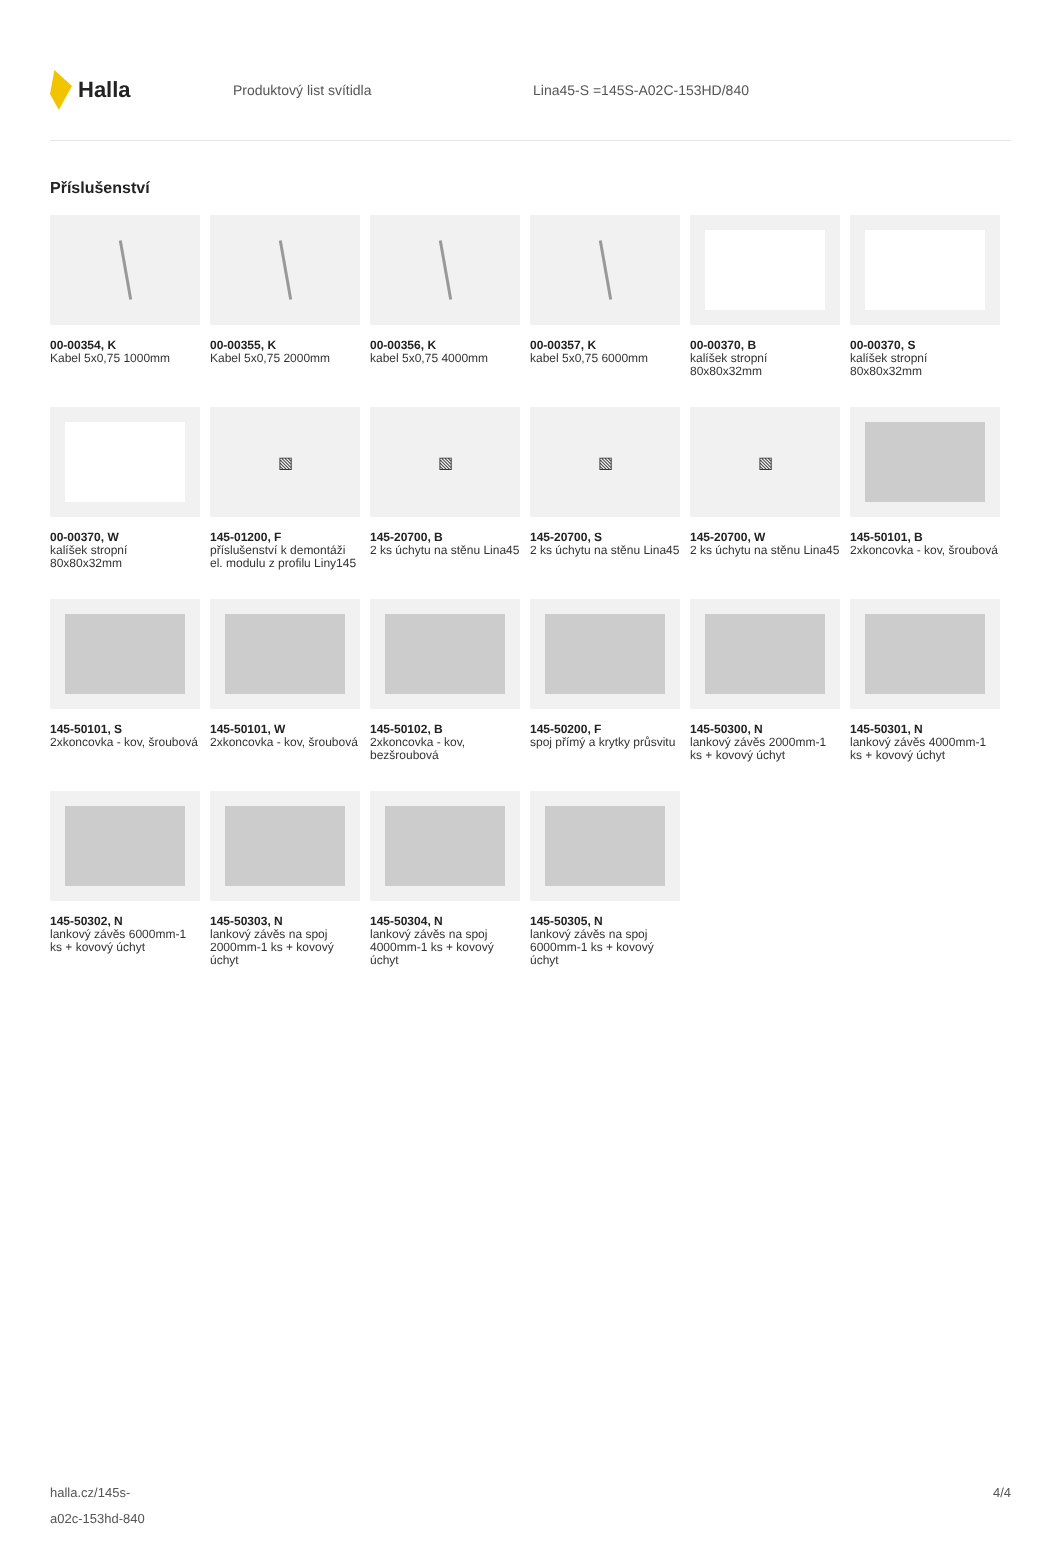Halla
Produktový list svítidla Lina45-S =145S-A02C-153HD/840
Příslušenství
00-00354, K
Kabel 5x0,75 1000mm
00-00355, K
Kabel 5x0,75 2000mm
00-00356, K
kabel 5x0,75 4000mm
00-00357, K
kabel 5x0,75 6000mm
00-00370, B
kalíšek stropní 80x80x32mm
00-00370, S
kalíšek stropní 80x80x32mm
00-00370, W
kalíšek stropní 80x80x32mm
▧
145-01200, F
příslušenství k demontáži el. modulu z profilu Liny145
▧
145-20700, B
2 ks úchytu na stěnu Lina45
▧
145-20700, S
2 ks úchytu na stěnu Lina45
▧
145-20700, W
2 ks úchytu na stěnu Lina45
145-50101, B
2xkoncovka - kov, šroubová
145-50101, S
2xkoncovka - kov, šroubová
145-50101, W
2xkoncovka - kov, šroubová
145-50102, B
2xkoncovka - kov, bezšroubová
145-50200, F
spoj přímý a krytky průsvitu
145-50300, N
lankový závěs 2000mm-1 ks + kovový úchyt
145-50301, N
lankový závěs 4000mm-1 ks + kovový úchyt
145-50302, N
lankový závěs 6000mm-1 ks + kovový úchyt
145-50303, N
lankový závěs na spoj 2000mm-1 ks + kovový úchyt
145-50304, N
lankový závěs na spoj 4000mm-1 ks + kovový úchyt
145-50305, N
lankový závěs na spoj 6000mm-1 ks + kovový úchyt
halla.cz/145s-
a02c-153hd-840
4/4